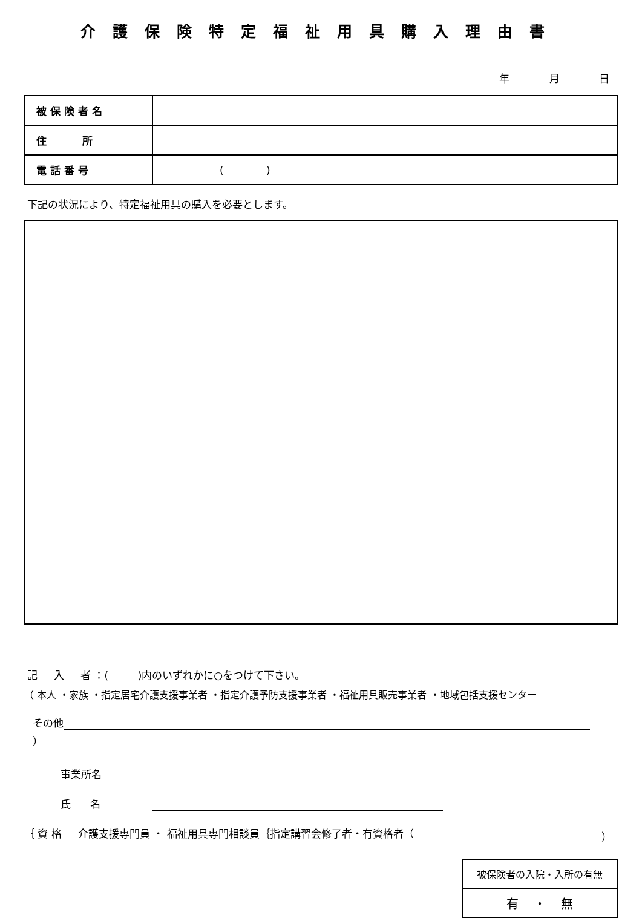介護保険特定福祉用具購入理由書
年 月 日
| 被 保 険 者 名 | |
| 住 所 | |
| 電 話 番 号 | ( ) |
下記の状況により、特定福祉用具の購入を必要とします。
記 入 者 ：( )内のいずれかに○をつけて下さい。
（ 本人 ・家族 ・指定居宅介護支援事業者 ・指定介護予防支援事業者 ・福祉用具販売事業者 ・地域包括支援センター
その他 ）
事業所名
氏 名
｛ 資 格 介護支援専門員 ・ 福祉用具専門相談員｛指定講習会修了者・有資格者（ ）
| 被保険者の入院・入所の有無 |
| 有 ・ 無 |